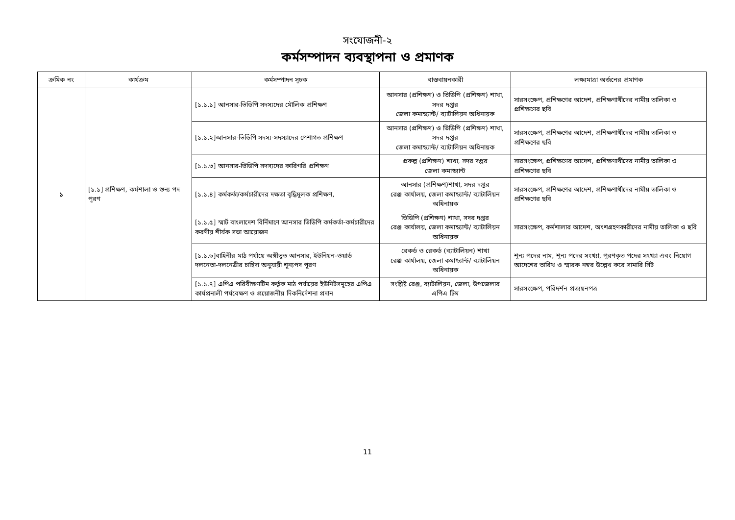সংযোজনী-২
কর্মসম্পাদন ব্যবস্থাপনা ও প্রমাণক
| ক্রমিক নং | কার্যক্রম | কর্মসম্পাদন সূচক | বাস্তবায়নকারী | লক্ষ্যমাত্রা অর্জনের প্রমাণক |
| --- | --- | --- | --- | --- |
| ১ | [১.১] প্রশিক্ষণ, কর্মশালা ও শুন্য পদ পূরণ | [১.১.১] আনসার-ভিডিপি সদস্যদের মৌলিক প্রশিক্ষণ | আনসার (প্রশিক্ষণ) ও ভিডিপি (প্রশিক্ষণ) শাখা, সদর দপ্তর জেলা কমান্ড্যান্ট/ ব্যাটালিয়ন অধিনায়ক | সারসংক্ষেপ, প্রশিক্ষণের আদেশ, প্রশিক্ষণার্থীদের নামীয় তালিকা ও প্রশিক্ষণের ছবি |
| | | [১.১.২]আনসার-ভিডিপি সদস্য-সদস্যাদের পেশাগত প্রশিক্ষণ | আনসার (প্রশিক্ষণ) ও ভিডিপি (প্রশিক্ষণ) শাখা, সদর দপ্তর জেলা কমান্ড্যান্ট/ ব্যাটালিয়ন অধিনায়ক | সারসংক্ষেপ, প্রশিক্ষণের আদেশ, প্রশিক্ষণার্থীদের নামীয় তালিকা ও প্রশিক্ষণের ছবি |
| | | [১.১.৩] আনসার-ভিডিপি সদস্যদের কারিগরি প্রশিক্ষণ | প্রকল্প (প্রশিক্ষণ) শাখা, সদর দপ্তর জেলা কমান্ড্যান্ট | সারসংক্ষেপ, প্রশিক্ষণের আদেশ, প্রশিক্ষণার্থীদের নামীয় তালিকা ও প্রশিক্ষণের ছবি |
| | | [১.১.৪] কর্মকর্তা/কর্মচারীদের দক্ষতা বৃদ্ধিমূলক প্রশিক্ষণ, | আনসার (প্রশিক্ষণ)শাখা, সদর দপ্তর রেঞ্জ কার্যালয়, জেলা কমান্ড্যান্ট/ ব্যাটালিয়ন অধিনায়ক | সারসংক্ষেপ, প্রশিক্ষণের আদেশ, প্রশিক্ষণার্থীদের নামীয় তালিকা ও প্রশিক্ষণের ছবি |
| | | [১.১.৫] স্মার্ট বাংলাদেশ বির্নিমাণে আনসার ভিডিপি কর্মকর্তা-কর্মচারীদের করণীয় শীর্ষক সভা আয়োজন | ভিডিপি (প্রশিক্ষণ) শাখা, সদর দপ্তর রেঞ্জ কার্যালয়, জেলা কমান্ড্যান্ট/ ব্যাটালিয়ন অধিনায়ক | সারসংক্ষেপ, কর্মশালার আদেশ, অংশগ্রহণকারীদের নামীয় তালিকা ও ছবি |
| | | [১.১.৬]বাহিনীর মাঠ পর্যায়ে অঙ্গীভূত আনসার, ইউনিয়ন-ওয়ার্ড দলনেতা-দলনেত্রীর চাহিদা অনুযায়ী শূন্যপদ পূরণ | রেকর্ড ও রেকর্ড (ব্যাটালিয়ন) শাখা রেঞ্জ কার্যালয়, জেলা কমান্ড্যান্ট/ ব্যাটালিয়ন অধিনায়ক | শূন্য পদের নাম, শূন্য পদের সংখ্যা, পূরণকৃত পদের সংখ্যা এবং নিয়োগ আদেশের তারিখ ও স্মারক নম্বর উল্লেখ করে সামারি সিট |
| | | [১.১.৭] এপিএ পরিবীক্ষণটিম কর্তৃক মাঠ পর্যায়ের ইউনিটসমূহের এপিএ কার্যপ্রনালী পর্যবেক্ষণ ও প্রয়োজনীয় দিকনির্দেশনা প্রদান | সংশ্লিষ্ট রেঞ্জ, ব্যাটালিয়ন, জেলা, উপজেলার এপিএ টিম | সারসংক্ষেপ, পরিদর্শন প্রত্যয়নপত্র |
11